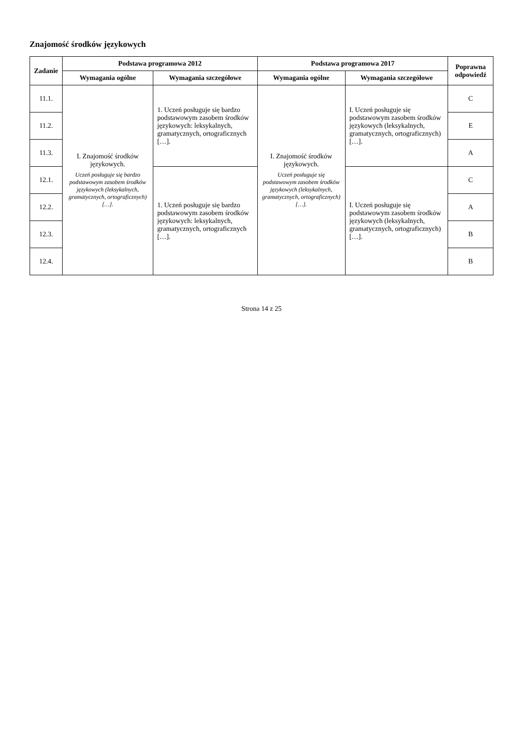Znajomość środków językowych
| Zadanie | Podstawa programowa 2012 | | Podstawa programowa 2017 | | Poprawna odpowiedź |
| --- | --- | --- | --- | --- | --- |
| | Wymagania ogólne | Wymagania szczegółowe | Wymagania ogólne | Wymagania szczegółowe | |
| 11.1. | I. Znajomość środków językowych. Uczeń posługuje się bardzo podstawowym zasobem środków językowych (leksykalnych, gramatycznych, ortograficznych) […]. | 1. Uczeń posługuje się bardzo podstawowym zasobem środków językowych: leksykalnych, gramatycznych, ortograficznych […]. | I. Znajomość środków językowych. Uczeń posługuje się podstawowym zasobem środków językowych (leksykalnych, gramatycznych, ortograficznych) […]. | I. Uczeń posługuje się podstawowym zasobem środków językowych (leksykalnych, gramatycznych, ortograficznych) […]. | C |
| 11.2. | | | | | E |
| 11.3. | | | | | A |
| 12.1. | | 1. Uczeń posługuje się bardzo podstawowym zasobem środków językowych: leksykalnych, gramatycznych, ortograficznych […]. | | I. Uczeń posługuje się podstawowym zasobem środków językowych (leksykalnych, gramatycznych, ortograficznych) […]. | C |
| 12.2. | | | | | A |
| 12.3. | | | | | B |
| 12.4. | | | | | B |
Strona 14 z 25